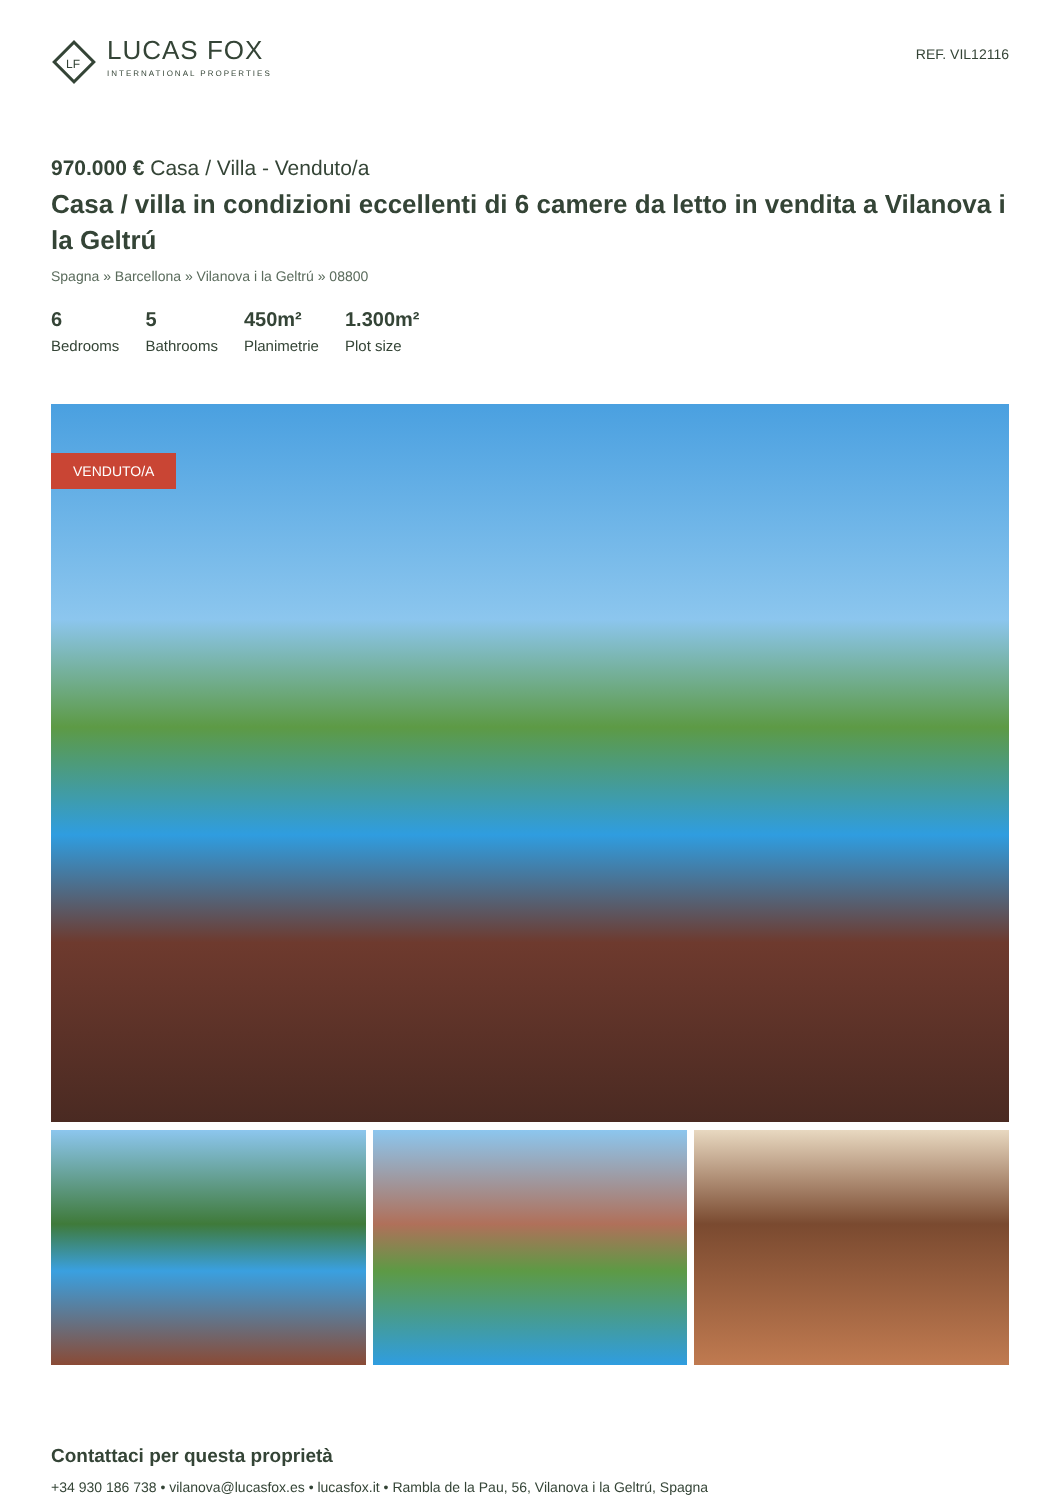LF
LUCAS FOX
INTERNATIONAL PROPERTIES
REF. VIL12116
970.000 € Casa / Villa - Venduto/a
Casa / villa in condizioni eccellenti di 6 camere da letto in vendita a Vilanova i la Geltrú
Spagna » Barcellona » Vilanova i la Geltrú » 08800
6
Bedrooms
5
Bathrooms
450m²
Planimetrie
1.300m²
Plot size
VENDUTO/A
Contattaci per questa proprietà
+34 930 186 738 • vilanova@lucasfox.es • lucasfox.it • Rambla de la Pau, 56, Vilanova i la Geltrú, Spagna